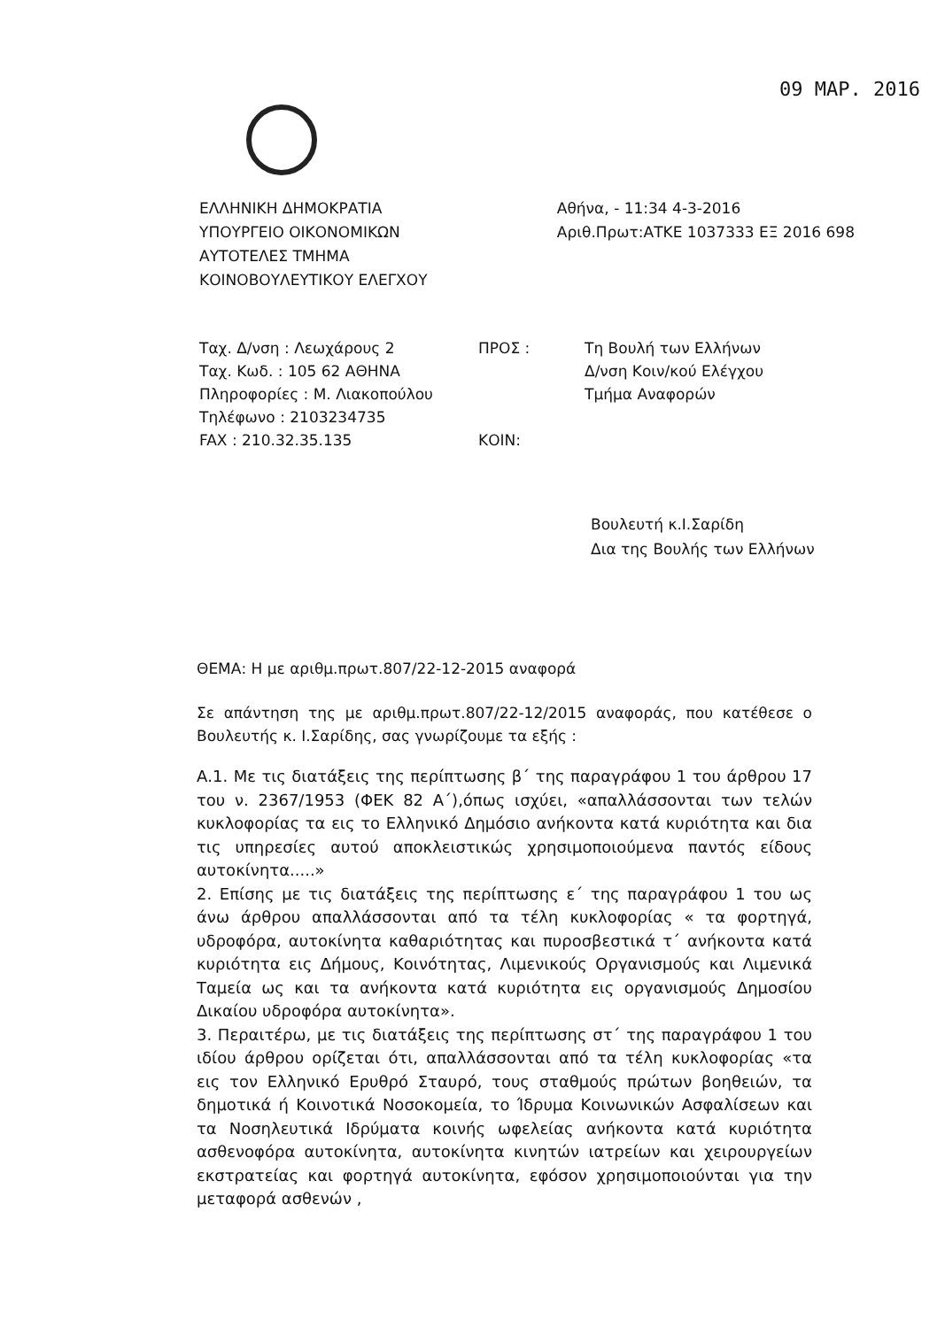09 ΜΑΡ. 2016
ΕΛΛΗΝΙΚΗ ΔΗΜΟΚΡΑΤΙΑ
ΥΠΟΥΡΓΕΙΟ ΟΙΚΟΝΟΜΙΚΩΝ
ΑΥΤΟΤΕΛΕΣ ΤΜΗΜΑ
ΚΟΙΝΟΒΟΥΛΕΥΤΙΚΟΥ ΕΛΕΓΧΟΥ
Αθήνα, - 11:34 4-3-2016
Αριθ.Πρωτ:ΑΤΚΕ 1037333 ΕΞ 2016 698
Ταχ. Δ/νση : Λεωχάρους 2
Ταχ. Κωδ. : 105 62 ΑΘΗΝΑ
Πληροφορίες : Μ. Λιακοπούλου
Τηλέφωνο : 2103234735
FAX : 210.32.35.135
ΠΡΟΣ :
ΚΟΙΝ:
Τη Βουλή των Ελλήνων
Δ/νση Κοιν/κού Ελέγχου
Τμήμα Αναφορών
Βουλευτή κ.Ι.Σαρίδη
Δια της Βουλής των Ελλήνων
ΘΕΜΑ: Η με αριθμ.πρωτ.807/22-12-2015 αναφορά
Σε απάντηση της με αριθμ.πρωτ.807/22-12/2015 αναφοράς, που κατέθεσε ο Βουλευτής κ. Ι.Σαρίδης, σας γνωρίζουμε τα εξής :
Α.1. Με τις διατάξεις της περίπτωσης β΄ της παραγράφου 1 του άρθρου 17 του ν. 2367/1953 (ΦΕΚ 82 Α΄),όπως ισχύει, «απαλλάσσονται των τελών κυκλοφορίας τα εις το Ελληνικό Δημόσιο ανήκοντα κατά κυριότητα και δια τις υπηρεσίες αυτού αποκλειστικώς χρησιμοποιούμενα παντός είδους αυτοκίνητα.....»
2. Επίσης με τις διατάξεις της περίπτωσης ε΄ της παραγράφου 1 του ως άνω άρθρου απαλλάσσονται από τα τέλη κυκλοφορίας « τα φορτηγά, υδροφόρα, αυτοκίνητα καθαριότητας και πυροσβεστικά τ΄ ανήκοντα κατά κυριότητα εις Δήμους, Κοινότητας, Λιμενικούς Οργανισμούς και Λιμενικά Ταμεία ως και τα ανήκοντα κατά κυριότητα εις οργανισμούς Δημοσίου Δικαίου υδροφόρα αυτοκίνητα».
3. Περαιτέρω, με τις διατάξεις της περίπτωσης στ΄ της παραγράφου 1 του ιδίου άρθρου ορίζεται ότι, απαλλάσσονται από τα τέλη κυκλοφορίας «τα εις τον Ελληνικό Ερυθρό Σταυρό, τους σταθμούς πρώτων βοηθειών, τα δημοτικά ή Κοινοτικά Νοσοκομεία, το Ίδρυμα Κοινωνικών Ασφαλίσεων και τα Νοσηλευτικά Ιδρύματα κοινής ωφελείας ανήκοντα κατά κυριότητα ασθενοφόρα αυτοκίνητα, αυτοκίνητα κινητών ιατρείων και χειρουργείων εκστρατείας και φορτηγά αυτοκίνητα, εφόσον χρησιμοποιούνται για την μεταφορά ασθενών ,